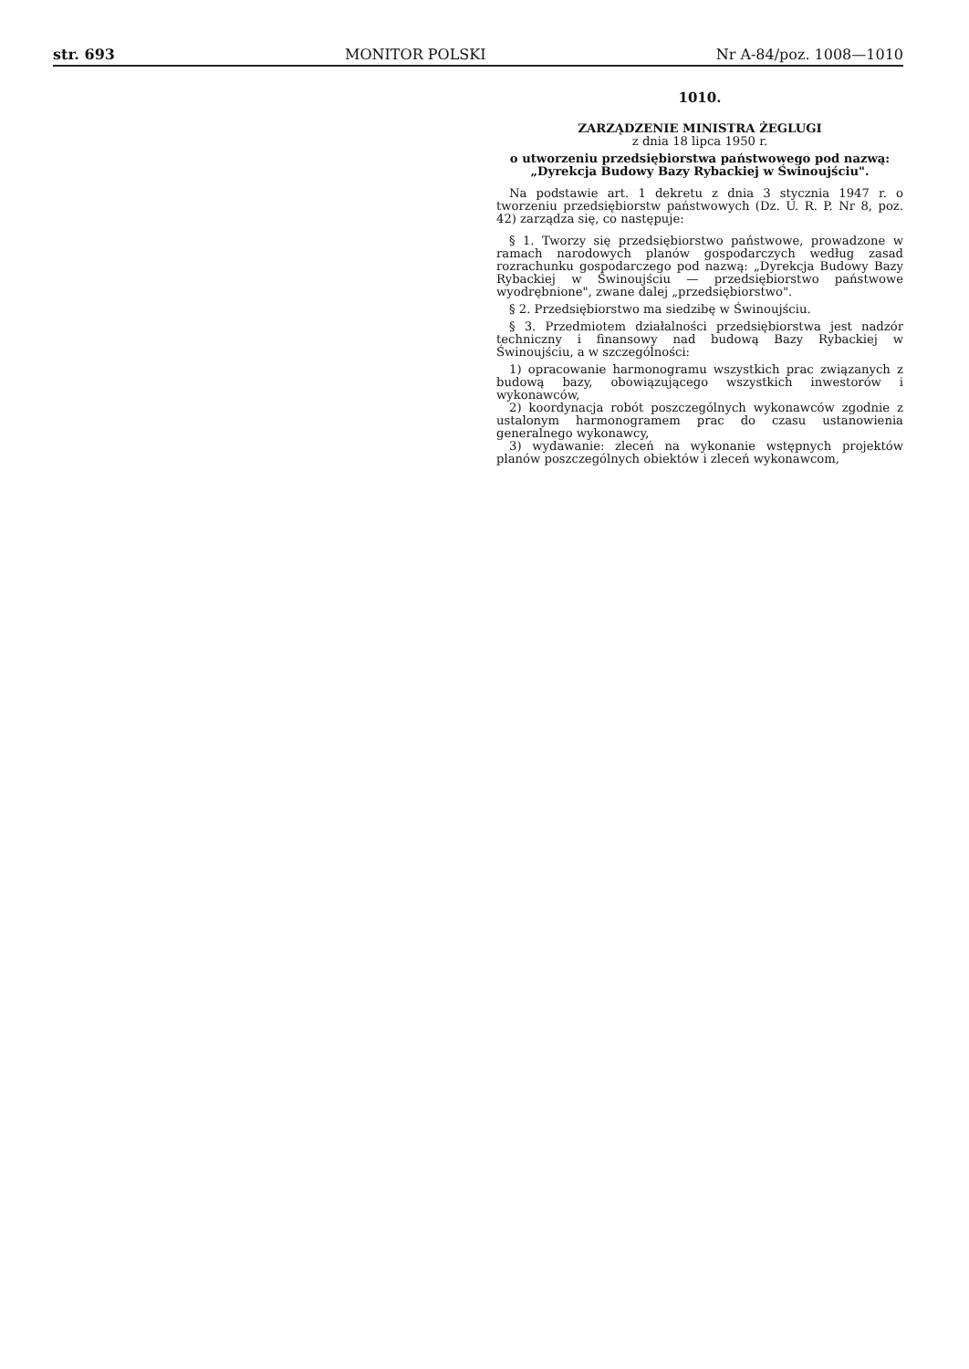str. 693 MONITOR POLSKI Nr A-84/poz. 1008—1010
1010.
ZARZĄDZENIE MINISTRA ŻEGLUGI
z dnia 18 lipca 1950 r.
o utworzeniu przedsiębiorstwa państwowego pod nazwą: „Dyrekcja Budowy Bazy Rybackiej w Świnoujściu".
Na podstawie art. 1 dekretu z dnia 3 stycznia 1947 r. o tworzeniu przedsiębiorstw państwowych (Dz. U. R. P. Nr 8, poz. 42) zarządza się, co następuje:
§ 1. Tworzy się przedsiębiorstwo państwowe, prowadzone w ramach narodowych planów gospodarczych według zasad rozrachunku gospodarczego pod nazwą: „Dyrekcja Budowy Bazy Rybackiej w Świnoujściu — przedsiębiorstwo państwowe wyodrębnione", zwane dalej „przedsiębiorstwo".
§ 2. Przedsiębiorstwo ma siedzibę w Świnoujściu.
§ 3. Przedmiotem działalności przedsiębiorstwa jest nadzór techniczny i finansowy nad budową Bazy Rybackiej w Świnoujściu, a w szczególności:
1) opracowanie harmonogramu wszystkich prac związanych z budową bazy, obowiązującego wszystkich inwestorów i wykonawców,
2) koordynacja robót poszczególnych wykonawców zgodnie z ustalonym harmonogramem prac do czasu ustanowienia generalnego wykonawcy,
3) wydawanie: zleceń na wykonanie wstępnych projektów planów poszczególnych obiektów i zleceń wykonawcom,